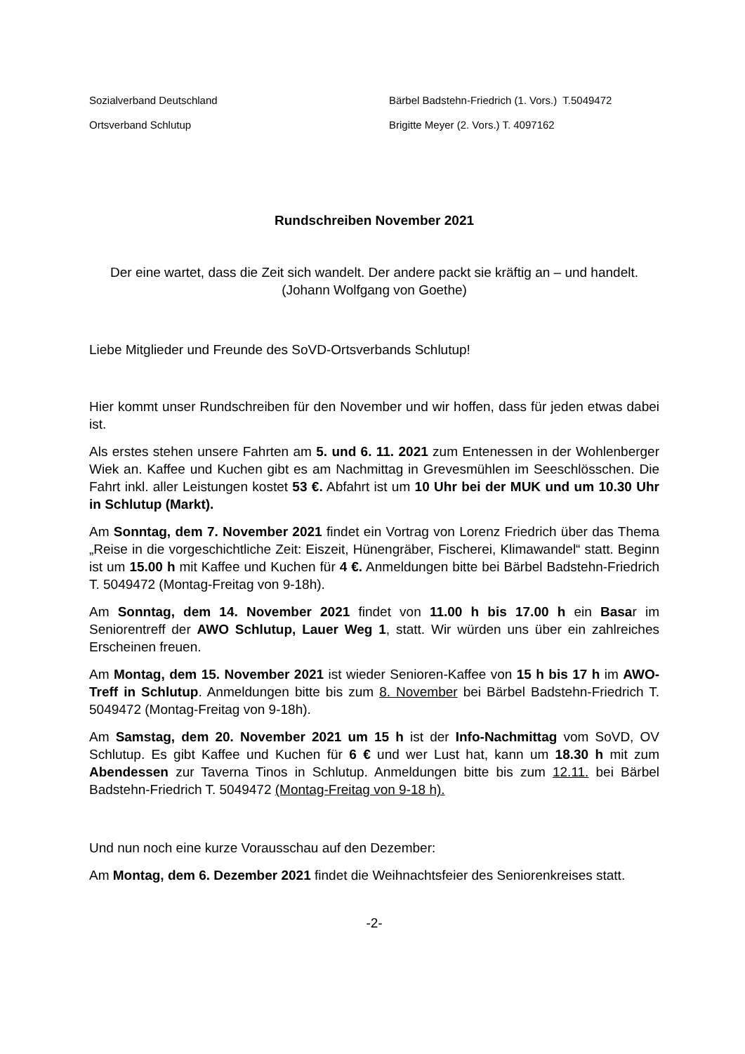Sozialverband Deutschland Bärbel Badstehn-Friedrich (1. Vors.) T.5049472
Ortsverband Schlutup Brigitte Meyer (2. Vors.) T. 4097162
Rundschreiben November 2021
Der eine wartet, dass die Zeit sich wandelt. Der andere packt sie kräftig an – und handelt. (Johann Wolfgang von Goethe)
Liebe Mitglieder und Freunde des SoVD-Ortsverbands Schlutup!
Hier kommt unser Rundschreiben für den November und wir hoffen, dass für jeden etwas dabei ist.
Als erstes stehen unsere Fahrten am 5. und 6. 11. 2021 zum Entenessen in der Wohlenberger Wiek an. Kaffee und Kuchen gibt es am Nachmittag in Grevesmühlen im Seeschlösschen. Die Fahrt inkl. aller Leistungen kostet 53 €. Abfahrt ist um 10 Uhr bei der MUK und um 10.30 Uhr in Schlutup (Markt).
Am Sonntag, dem 7. November 2021 findet ein Vortrag von Lorenz Friedrich über das Thema „Reise in die vorgeschichtliche Zeit: Eiszeit, Hünengräber, Fischerei, Klimawandel“ statt. Beginn ist um 15.00 h mit Kaffee und Kuchen für 4 €. Anmeldungen bitte bei Bärbel Badstehn-Friedrich T. 5049472 (Montag-Freitag von 9-18h).
Am Sonntag, dem 14. November 2021 findet von 11.00 h bis 17.00 h ein Basar im Seniorentreff der AWO Schlutup, Lauer Weg 1, statt. Wir würden uns über ein zahlreiches Erscheinen freuen.
Am Montag, dem 15. November 2021 ist wieder Senioren-Kaffee von 15 h bis 17 h im AWO-Treff in Schlutup. Anmeldungen bitte bis zum 8. November bei Bärbel Badstehn-Friedrich T. 5049472 (Montag-Freitag von 9-18h).
Am Samstag, dem 20. November 2021 um 15 h ist der Info-Nachmittag vom SoVD, OV Schlutup. Es gibt Kaffee und Kuchen für 6 € und wer Lust hat, kann um 18.30 h mit zum Abendessen zur Taverna Tinos in Schlutup. Anmeldungen bitte bis zum 12.11. bei Bärbel Badstehn-Friedrich T. 5049472 (Montag-Freitag von 9-18 h).
Und nun noch eine kurze Vorausschau auf den Dezember:
Am Montag, dem 6. Dezember 2021 findet die Weihnachtsfeier des Seniorenkreises statt.
-2-